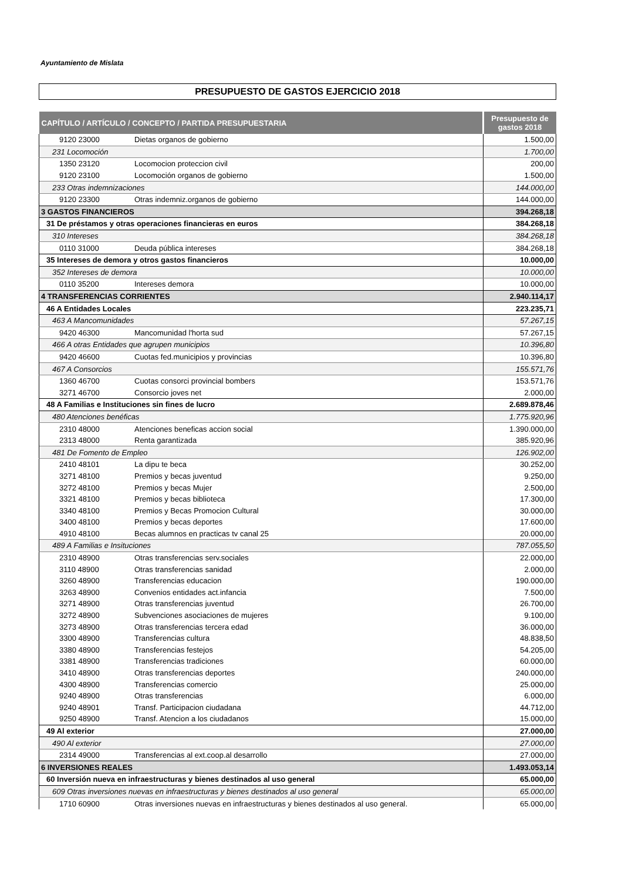Ayuntamiento de Mislata
PRESUPUESTO DE GASTOS EJERCICIO 2018
| CAPÍTULO / ARTÍCULO / CONCEPTO / PARTIDA PRESUPUESTARIA | Presupuesto de gastos 2018 |
| --- | --- |
| 9120 23000 Dietas organos de gobierno | 1.500,00 |
| 231 Locomoción | 1.700,00 |
| 1350 23120 Locomocion proteccion civil | 200,00 |
| 9120 23100 Locomoción organos de gobierno | 1.500,00 |
| 233 Otras indemnizaciones | 144.000,00 |
| 9120 23300 Otras indemniz.organos de gobierno | 144.000,00 |
| 3 GASTOS FINANCIEROS | 394.268,18 |
| 31 De préstamos y otras operaciones financieras en euros | 384.268,18 |
| 310 Intereses | 384.268,18 |
| 0110 31000 Deuda pública intereses | 384.268,18 |
| 35 Intereses de demora y otros gastos financieros | 10.000,00 |
| 352 Intereses de demora | 10.000,00 |
| 0110 35200 Intereses demora | 10.000,00 |
| 4 TRANSFERENCIAS CORRIENTES | 2.940.114,17 |
| 46 A Entidades Locales | 223.235,71 |
| 463 A Mancomunidades | 57.267,15 |
| 9420 46300 Mancomunidad l'horta sud | 57.267,15 |
| 466 A otras Entidades que agrupen municipios | 10.396,80 |
| 9420 46600 Cuotas fed.municipios y provincias | 10.396,80 |
| 467 A Consorcios | 155.571,76 |
| 1360 46700 Cuotas consorci provincial bombers | 153.571,76 |
| 3271 46700 Consorcio joves net | 2.000,00 |
| 48 A Familias e Instituciones sin fines de lucro | 2.689.878,46 |
| 480 Atenciones benéficas | 1.775.920,96 |
| 2310 48000 Atenciones beneficas accion social | 1.390.000,00 |
| 2313 48000 Renta garantizada | 385.920,96 |
| 481 De Fomento de Empleo | 126.902,00 |
| 2410 48101 La dipu te beca | 30.252,00 |
| 3271 48100 Premios y becas juventud | 9.250,00 |
| 3272 48100 Premios y becas Mujer | 2.500,00 |
| 3321 48100 Premios y becas biblioteca | 17.300,00 |
| 3340 48100 Premios y Becas Promocion Cultural | 30.000,00 |
| 3400 48100 Premios y becas deportes | 17.600,00 |
| 4910 48100 Becas alumnos en practicas tv canal 25 | 20.000,00 |
| 489 A Familias e Insituciones | 787.055,50 |
| 2310 48900 Otras transferencias serv.sociales | 22.000,00 |
| 3110 48900 Otras transferencias sanidad | 2.000,00 |
| 3260 48900 Transferencias educacion | 190.000,00 |
| 3263 48900 Convenios entidades act.infancia | 7.500,00 |
| 3271 48900 Otras transferencias juventud | 26.700,00 |
| 3272 48900 Subvenciones asociaciones de mujeres | 9.100,00 |
| 3273 48900 Otras transferencias tercera edad | 36.000,00 |
| 3300 48900 Transferencias cultura | 48.838,50 |
| 3380 48900 Transferencias festejos | 54.205,00 |
| 3381 48900 Transferencias tradiciones | 60.000,00 |
| 3410 48900 Otras transferencias deportes | 240.000,00 |
| 4300 48900 Transferencias comercio | 25.000,00 |
| 9240 48900 Otras transferencias | 6.000,00 |
| 9240 48901 Transf. Participacion ciudadana | 44.712,00 |
| 9250 48900 Transf. Atencion a los ciudadanos | 15.000,00 |
| 49 Al exterior | 27.000,00 |
| 490 Al exterior | 27.000,00 |
| 2314 49000 Transferencias al ext.coop.al desarrollo | 27.000,00 |
| 6 INVERSIONES REALES | 1.493.053,14 |
| 60 Inversión nueva en infraestructuras y bienes destinados al uso general | 65.000,00 |
| 609 Otras inversiones nuevas en infraestructuras y bienes destinados al uso general | 65.000,00 |
| 1710 60900 Otras inversiones nuevas en infraestructuras y bienes destinados al uso general. | 65.000,00 |